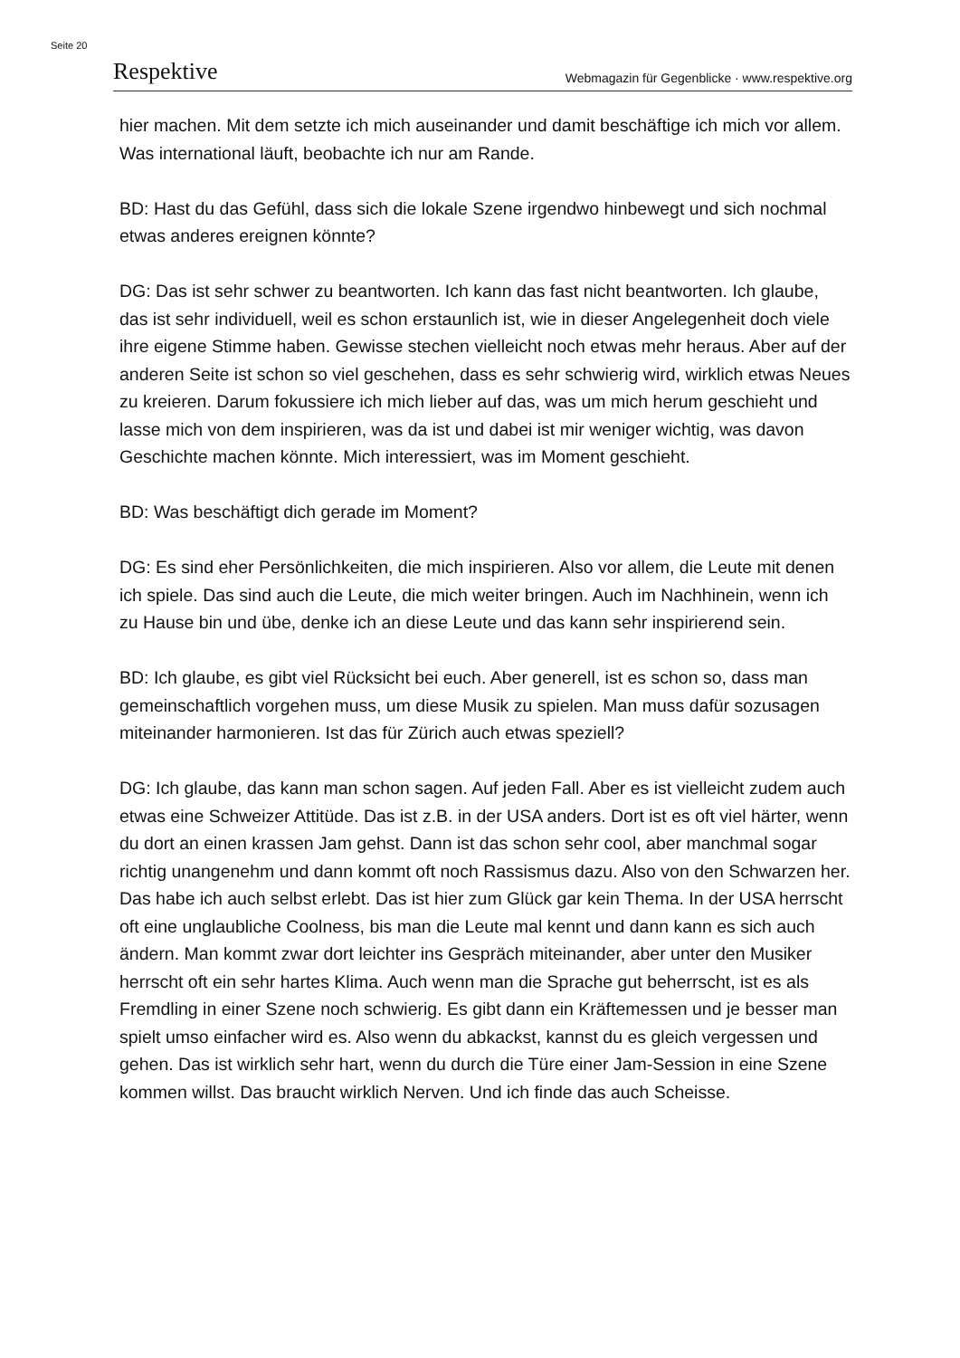Seite 20
Respektive Webmagazin für Gegenblicke · www.respektive.org
hier machen. Mit dem setzte ich mich auseinander und damit beschäftige ich mich vor allem. Was international läuft, beobachte ich nur am Rande.
BD: Hast du das Gefühl, dass sich die lokale Szene irgendwo hinbewegt und sich nochmal etwas anderes ereignen könnte?
DG: Das ist sehr schwer zu beantworten. Ich kann das fast nicht beantworten. Ich glaube, das ist sehr individuell, weil es schon erstaunlich ist, wie in dieser Angelegenheit doch viele ihre eigene Stimme haben. Gewisse stechen vielleicht noch etwas mehr heraus. Aber auf der anderen Seite ist schon so viel geschehen, dass es sehr schwierig wird, wirklich etwas Neues zu kreieren. Darum fokussiere ich mich lieber auf das, was um mich herum geschieht und lasse mich von dem inspirieren, was da ist und dabei ist mir weniger wichtig, was davon Geschichte machen könnte. Mich interessiert, was im Moment geschieht.
BD: Was beschäftigt dich gerade im Moment?
DG: Es sind eher Persönlichkeiten, die mich inspirieren. Also vor allem, die Leute mit denen ich spiele. Das sind auch die Leute, die mich weiter bringen. Auch im Nachhinein, wenn ich zu Hause bin und übe, denke ich an diese Leute und das kann sehr inspirierend sein.
BD: Ich glaube, es gibt viel Rücksicht bei euch. Aber generell, ist es schon so, dass man gemeinschaftlich vorgehen muss, um diese Musik zu spielen. Man muss dafür sozusagen miteinander harmonieren. Ist das für Zürich auch etwas speziell?
DG: Ich glaube, das kann man schon sagen. Auf jeden Fall. Aber es ist vielleicht zudem auch etwas eine Schweizer Attitüde. Das ist z.B. in der USA anders. Dort ist es oft viel härter, wenn du dort an einen krassen Jam gehst. Dann ist das schon sehr cool, aber manchmal sogar richtig unangenehm und dann kommt oft noch Rassismus dazu. Also von den Schwarzen her. Das habe ich auch selbst erlebt. Das ist hier zum Glück gar kein Thema. In der USA herrscht oft eine unglaubliche Coolness, bis man die Leute mal kennt und dann kann es sich auch ändern. Man kommt zwar dort leichter ins Gespräch miteinander, aber unter den Musiker herrscht oft ein sehr hartes Klima. Auch wenn man die Sprache gut beherrscht, ist es als Fremdling in einer Szene noch schwierig. Es gibt dann ein Kräftemessen und je besser man spielt umso einfacher wird es. Also wenn du abkackst, kannst du es gleich vergessen und gehen. Das ist wirklich sehr hart, wenn du durch die Türe einer Jam-Session in eine Szene kommen willst. Das braucht wirklich Nerven. Und ich finde das auch Scheisse.